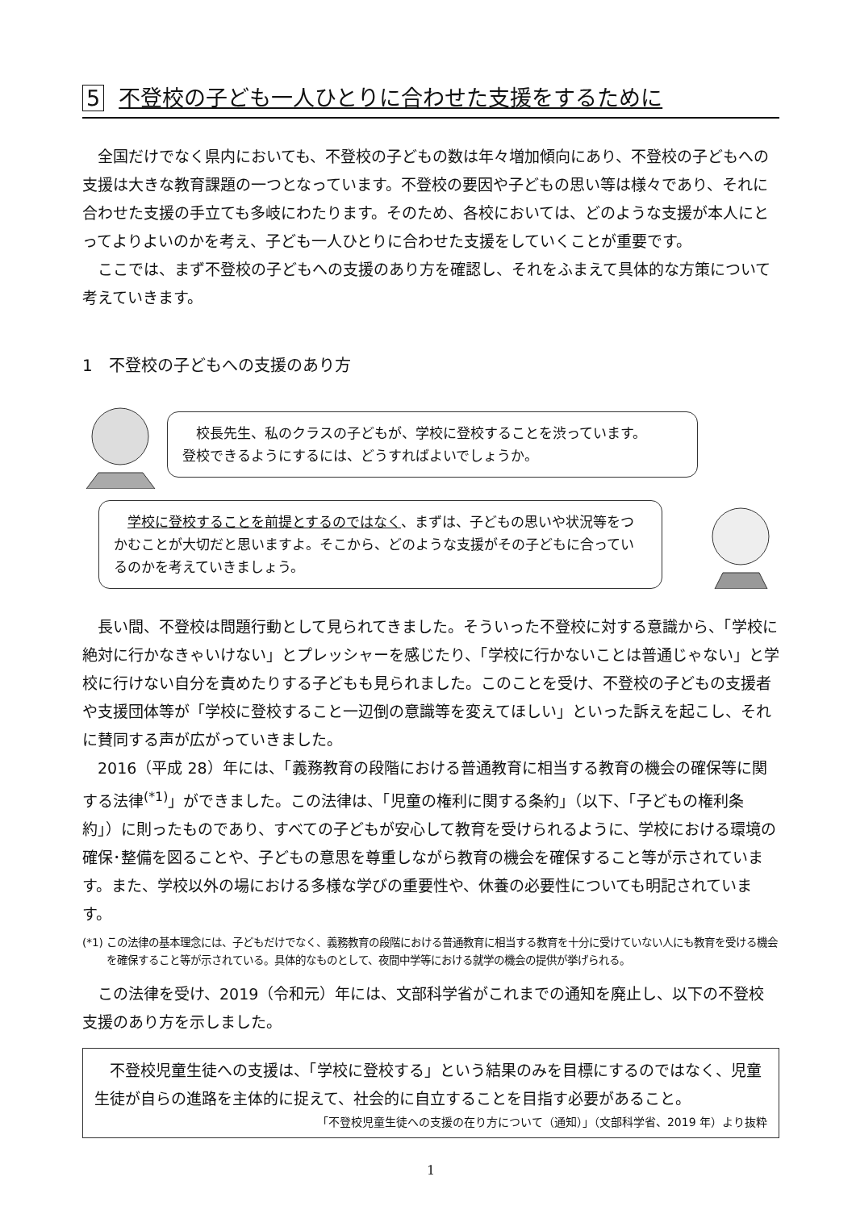5 不登校の子ども一人ひとりに合わせた支援をするために
全国だけでなく県内においても、不登校の子どもの数は年々増加傾向にあり、不登校の子どもへの支援は大きな教育課題の一つとなっています。不登校の要因や子どもの思い等は様々であり、それに合わせた支援の手立ても多岐にわたります。そのため、各校においては、どのような支援が本人にとってよりよいのかを考え、子ども一人ひとりに合わせた支援をしていくことが重要です。
ここでは、まず不登校の子どもへの支援のあり方を確認し、それをふまえて具体的な方策について考えていきます。
1　不登校の子どもへの支援のあり方
　校長先生、私のクラスの子どもが、学校に登校することを渋っています。
登校できるようにするには、どうすればよいでしょうか。
　学校に登校することを前提とするのではなく、まずは、子どもの思いや状況等をつかむことが大切だと思いますよ。そこから、どのような支援がその子どもに合っているのかを考えていきましょう。
長い間、不登校は問題行動として見られてきました。そういった不登校に対する意識から、「学校に絶対に行かなきゃいけない」とプレッシャーを感じたり、「学校に行かないことは普通じゃない」と学校に行けない自分を責めたりする子どもも見られました。このことを受け、不登校の子どもの支援者や支援団体等が「学校に登校すること一辺倒の意識等を変えてほしい」といった訴えを起こし、それに賛同する声が広がっていきました。
2016（平成 28）年には、「義務教育の段階における普通教育に相当する教育の機会の確保等に関する法律<sup>(*1)</sup>」ができました。この法律は、「児童の権利に関する条約」（以下、「子どもの権利条約」）に則ったものであり、すべての子どもが安心して教育を受けられるように、学校における環境の確保･整備を図ることや、子どもの意思を尊重しながら教育の機会を確保すること等が示されています。また、学校以外の場における多様な学びの重要性や、休養の必要性についても明記されています。
(*1) この法律の基本理念には、子どもだけでなく、義務教育の段階における普通教育に相当する教育を十分に受けていない人にも教育を受ける機会を確保すること等が示されている。具体的なものとして、夜間中学等における就学の機会の提供が挙げられる。
この法律を受け、2019（令和元）年には、文部科学省がこれまでの通知を廃止し、以下の不登校支援のあり方を示しました。
不登校児童生徒への支援は、「学校に登校する」という結果のみを目標にするのではなく、児童生徒が自らの進路を主体的に捉えて、社会的に自立することを目指す必要があること。
「不登校児童生徒への支援の在り方について（通知）」（文部科学省、2019 年）より抜粋
1